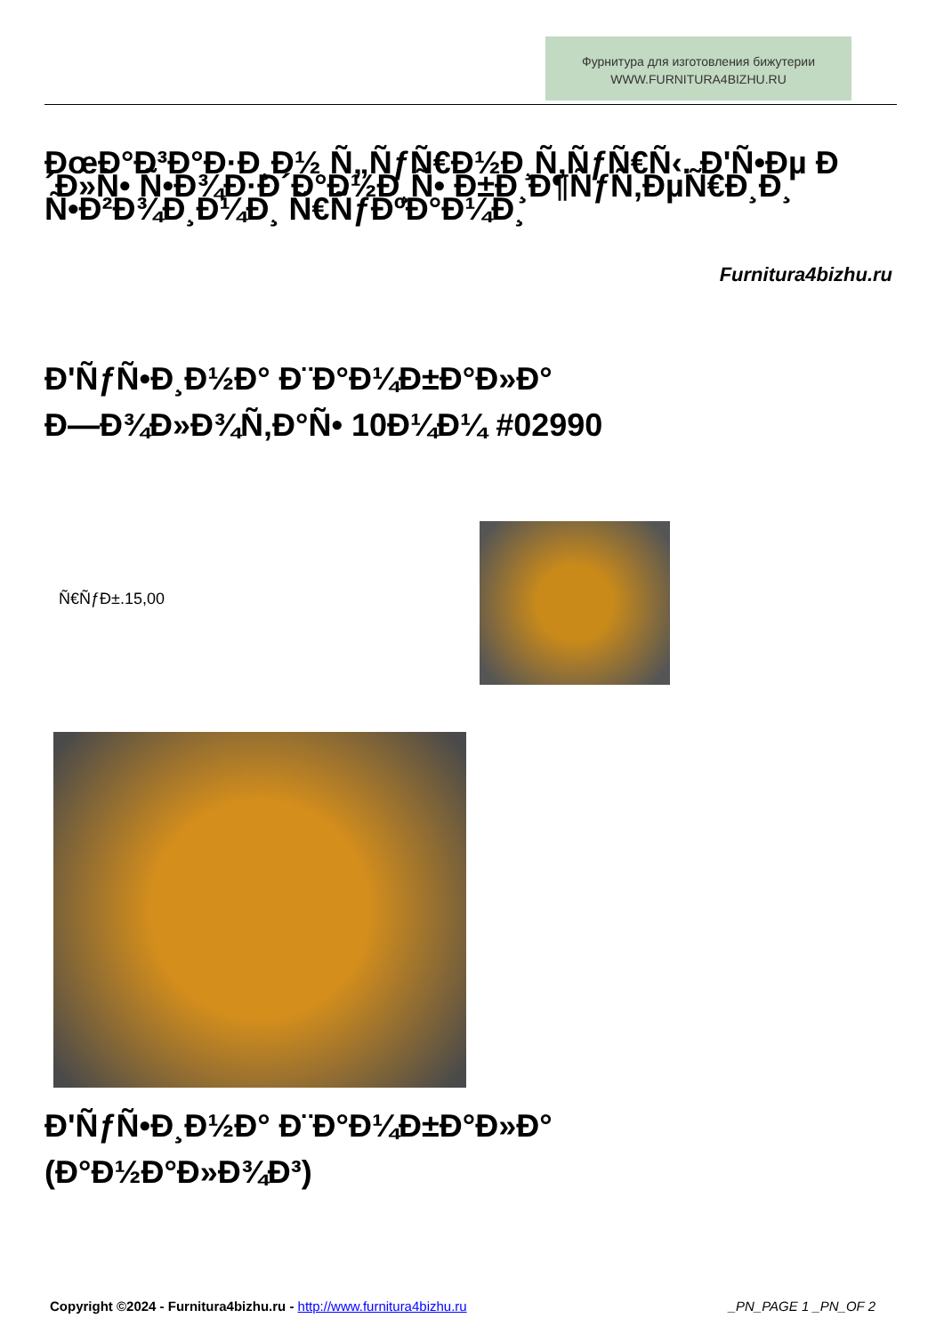Фурнитура для изготовления бижутерии
WWW.FURNITURA4BIZHU.RU
ÐœÐ°Ð³Ð°Ð·Ð¸Ð½ Ñ„ÑƒÑ€Ð½Ð¸Ñ‚ÑƒÑ€Ñ‹. Ð'Ñ•Ðµ Ð´Ð»Ñ• Ñ•Ð¾Ð·Ð´Ð°Ð½Ð¸Ñ• Ð±Ð¸Ð¶ÑƒÑ‚ÐµÑ€Ð¸Ð¸ Ñ•Ð²Ð¾Ð¸Ð¼Ð¸ Ñ€ÑƒÐºÐ°Ð¼Ð¸
Furnitura4bizhu.ru
Ð'ÑƒÑ•Ð¸Ð½Ð° Ð¨Ð°Ð¼Ð±Ð°Ð»Ð°
Ð—Ð¾Ð»Ð¾Ñ‚Ð°Ñ• 10Ð¼Ð¼ #02990
Ñ€ÑƒÐ±.15,00
Ð'ÑƒÑ•Ð¸Ð½Ð° Ð¨Ð°Ð¼Ð±Ð°Ð»Ð°
(Ð°Ð½Ð°Ð»Ð¾Ð³)
Copyright ©2024 - Furnitura4bizhu.ru - http://www.furnitura4bizhu.ru _PN_PAGE 1 _PN_OF 2